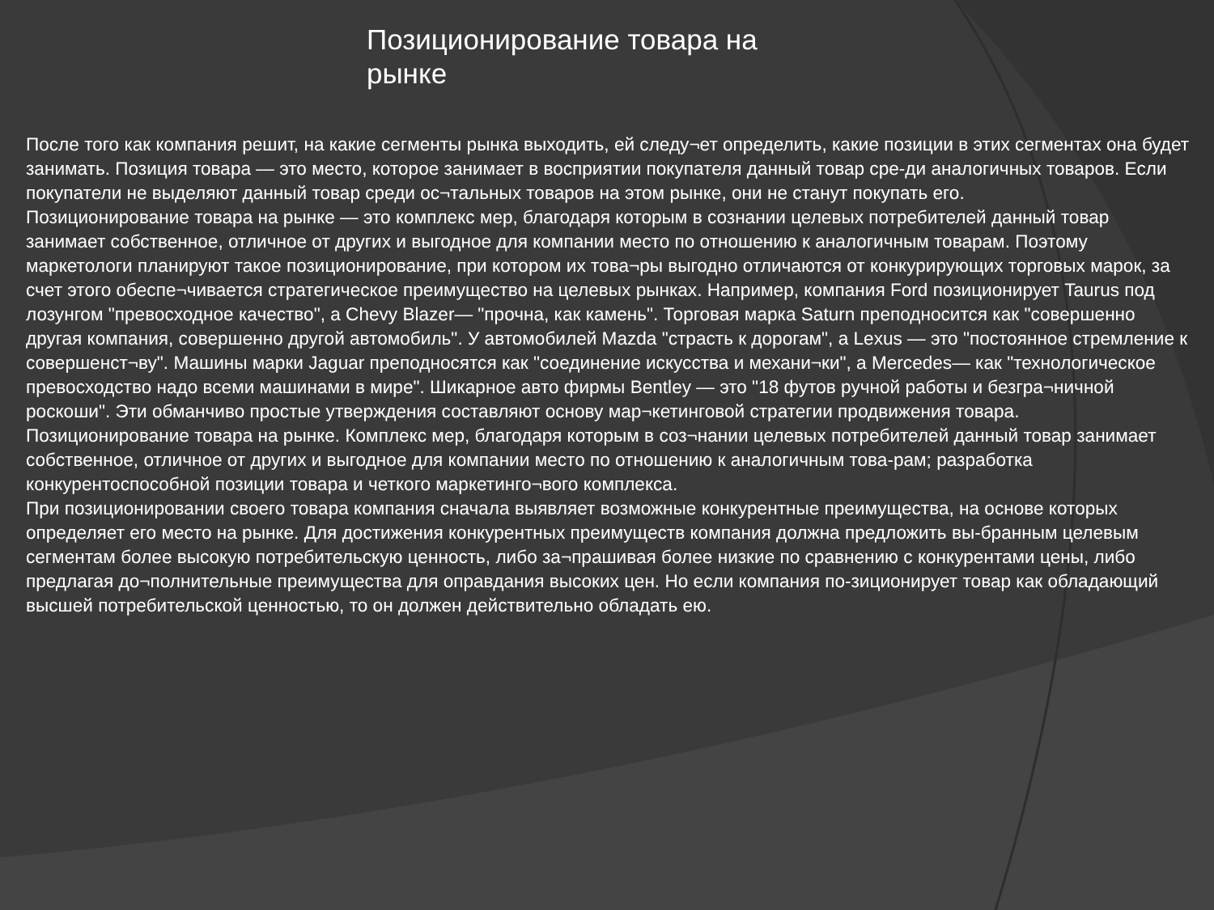Позиционирование товара на рынке
После того как компания решит, на какие сегменты рынка выходить, ей следу¬ет определить, какие позиции в этих сегментах она будет занимать. Позиция товара — это место, которое занимает в восприятии покупателя данный товар сре-ди аналогичных товаров. Если покупатели не выделяют данный товар среди ос¬тальных товаров на этом рынке, они не станут покупать его.
Позиционирование товара на рынке — это комплекс мер, благодаря которым в сознании целевых потребителей данный товар занимает собственное, отличное от других и выгодное для компании место по отношению к аналогичным товарам. Поэтому маркетологи планируют такое позиционирование, при котором их това¬ры выгодно отличаются от конкурирующих торговых марок, за счет этого обеспе¬чивается стратегическое преимущество на целевых рынках. Например, компания Ford позиционирует Taurus под лозунгом "превосходное качество", а Chevy Blazer— "прочна, как камень". Торговая марка Saturn преподносится как "совершенно другая компания, совершенно другой автомобиль". У автомобилей Mazda "страсть к дорогам", а Lexus — это "постоянное стремление к совершенст¬ву". Машины марки Jaguar преподносятся как "соединение искусства и механи¬ки", а Mercedes— как "технологическое превосходство надо всеми машинами в мире". Шикарное авто фирмы Bentley — это "18 футов ручной работы и безгра¬ничной роскоши". Эти обманчиво простые утверждения составляют основу мар¬кетинговой стратегии продвижения товара.
Позиционирование товара на рынке. Комплекс мер, благодаря которым в соз¬нании целевых потребителей данный товар занимает собственное, отличное от других и выгодное для компании место по отношению к аналогичным това-рам; разработка конкурентоспособной позиции товара и четкого маркетинго¬вого комплекса.
При позиционировании своего товара компания сначала выявляет возможные конкурентные преимущества, на основе которых определяет его место на рынке. Для достижения конкурентных преимуществ компания должна предложить вы-бранным целевым сегментам более высокую потребительскую ценность, либо за¬прашивая более низкие по сравнению с конкурентами цены, либо предлагая до¬полнительные преимущества для оправдания высоких цен. Но если компания по-зиционирует товар как обладающий высшей потребительской ценностью, то он должен действительно обладать ею.